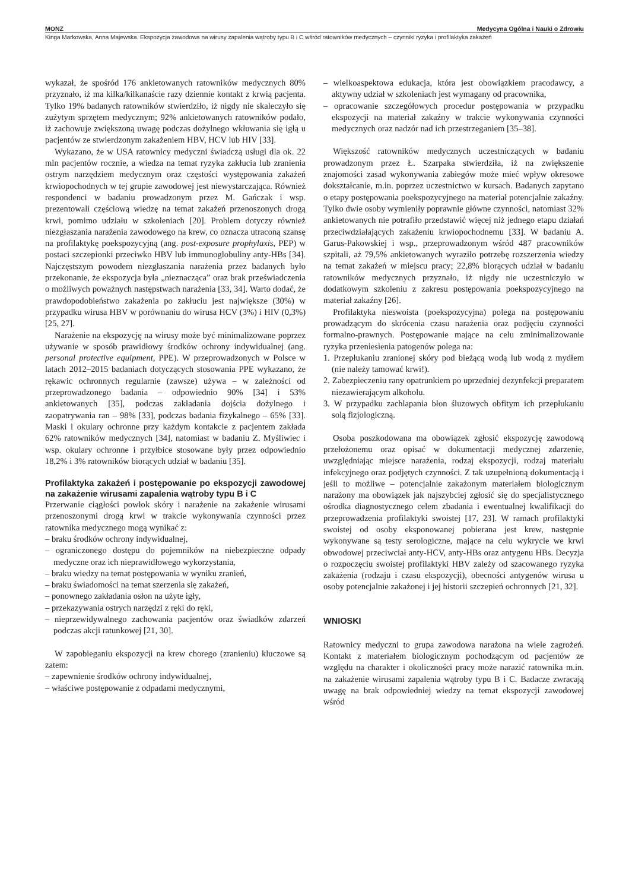MONZ Medycyna Ogólna i Nauki o Zdrowiu
Kinga Markowska, Anna Majewska. Ekspozycja zawodowa na wirusy zapalenia wątroby typu B i C wśród ratowników medycznych – czynniki ryzyka i profilaktyka zakażeń
wykazał, że spośród 176 ankietowanych ratowników medycznych 80% przyznało, iż ma kilka/kilkanaście razy dziennie kontakt z krwią pacjenta. Tylko 19% badanych ratowników stwierdziło, iż nigdy nie skaleczyło się zużytym sprzętem medycznym; 92% ankietowanych ratowników podało, iż zachowuje zwiększoną uwagę podczas dożylnego wkłuwania się igłą u pacjentów ze stwierdzonym zakażeniem HBV, HCV lub HIV [33].
Wykazano, że w USA ratownicy medyczni świadczą usługi dla ok. 22 mln pacjentów rocznie, a wiedza na temat ryzyka zakłucia lub zranienia ostrym narzędziem medycznym oraz częstości występowania zakażeń krwiopochodnych w tej grupie zawodowej jest niewystarczająca. Również respondenci w badaniu prowadzonym przez M. Gańczak i wsp. prezentowali częściową wiedzę na temat zakażeń przenoszonych drogą krwi, pomimo udziału w szkoleniach [20]. Problem dotyczy również niezgłaszania narażenia zawodowego na krew, co oznacza utraconą szansę na profilaktykę poekspozycyjną (ang. post-exposure prophylaxis, PEP) w postaci szczepionki przeciwko HBV lub immunoglobuliny anty-HBs [34]. Najczęstszym powodem niezgłaszania narażenia przez badanych było przekonanie, że ekspozycja była „nieznacząca” oraz brak przeświadczenia o możliwych poważnych następstwach narażenia [33, 34]. Warto dodać, że prawdopodobieństwo zakażenia po zakłuciu jest największe (30%) w przypadku wirusa HBV w porównaniu do wirusa HCV (3%) i HIV (0,3%) [25, 27].
Narażenie na ekspozycję na wirusy może być minimalizowane poprzez używanie w sposób prawidłowy środków ochrony indywidualnej (ang. personal protective equipment, PPE). W przeprowadzonych w Polsce w latach 2012–2015 badaniach dotyczących stosowania PPE wykazano, że rękawic ochronnych regularnie (zawsze) używa – w zależności od przeprowadzonego badania – odpowiednio 90% [34] i 53% ankietowanych [35], podczas zakładania dojścia dożylnego i zaopatrywania ran – 98% [33], podczas badania fizykalnego – 65% [33]. Maski i okulary ochronne przy każdym kontakcie z pacjentem zakłada 62% ratowników medycznych [34], natomiast w badaniu Z. Myśliwiec i wsp. okulary ochronne i przyłbice stosowane były przez odpowiednio 18,2% i 3% ratowników biorących udział w badaniu [35].
Profilaktyka zakażeń i postępowanie po ekspozycji zawodowej na zakażenie wirusami zapalenia wątroby typu B i C
Przerwanie ciągłości powłok skóry i narażenie na zakażenie wirusami przenoszonymi drogą krwi w trakcie wykonywania czynności przez ratownika medycznego mogą wynikać z:
– braku środków ochrony indywidualnej,
– ograniczonego dostępu do pojemników na niebezpieczne odpady medyczne oraz ich nieprawidłowego wykorzystania,
– braku wiedzy na temat postępowania w wyniku zranień,
– braku świadomości na temat szerzenia się zakażeń,
– ponownego zakładania osłon na użyte igły,
– przekazywania ostrych narzędzi z ręki do ręki,
– nieprzewidywalnego zachowania pacjentów oraz świadków zdarzeń podczas akcji ratunkowej [21, 30].
W zapobieganiu ekspozycji na krew chorego (zranieniu) kluczowe są zatem:
– zapewnienie środków ochrony indywidualnej,
– właściwe postępowanie z odpadami medycznymi,
– wielkoaspektowa edukacja, która jest obowiązkiem pracodawcy, a aktywny udział w szkoleniach jest wymagany od pracownika,
– opracowanie szczegółowych procedur postępowania w przypadku ekspozycji na materiał zakaźny w trakcie wykonywania czynności medycznych oraz nadzór nad ich przestrzeganiem [35–38].
Większość ratowników medycznych uczestniczących w badaniu prowadzonym przez Ł. Szarpaka stwierdziła, iż na zwiększenie znajomości zasad wykonywania zabiegów może mieć wpływ okresowe dokształcanie, m.in. poprzez uczestnictwo w kursach. Badanych zapytano o etapy postępowania poekspozycyjnego na materiał potencjalnie zakaźny. Tylko dwie osoby wymieniły poprawnie główne czynności, natomiast 32% ankietowanych nie potrafiło przedstawić więcej niż jednego etapu działań przeciwdziałających zakażeniu krwiopochodnemu [33]. W badaniu A. Garus-Pakowskiej i wsp., przeprowadzonym wśród 487 pracowników szpitali, aż 79,5% ankietowanych wyraziło potrzebę rozszerzenia wiedzy na temat zakażeń w miejscu pracy; 22,8% biorących udział w badaniu ratowników medycznych przyznało, iż nigdy nie uczestniczyło w dodatkowym szkoleniu z zakresu postępowania poekspozycyjnego na materiał zakaźny [26].
Profilaktyka nieswoista (poekspozycyjna) polega na postępowaniu prowadzącym do skrócenia czasu narażenia oraz podjęciu czynności formalno-prawnych. Postępowanie mające na celu zminimalizowanie ryzyka przeniesienia patogenów polega na:
1. Przepłukaniu zranionej skóry pod bieżącą wodą lub wodą z mydłem (nie należy tamować krwi!).
2. Zabezpieczeniu rany opatrunkiem po uprzedniej dezynfekcji preparatem niezawierającym alkoholu.
3. W przypadku zachlapania błon śluzowych obfitym ich przepłukaniu solą fizjologiczną.
Osoba poszkodowana ma obowiązek zgłosić ekspozycję zawodową przełożonemu oraz opisać w dokumentacji medycznej zdarzenie, uwzględniając miejsce narażenia, rodzaj ekspozycji, rodzaj materiału infekcyjnego oraz podjętych czynności. Z tak uzupełnioną dokumentacją i jeśli to możliwe – potencjalnie zakażonym materiałem biologicznym narażony ma obowiązek jak najszybciej zgłosić się do specjalistycznego ośrodka diagnostycznego celem zbadania i ewentualnej kwalifikacji do przeprowadzenia profilaktyki swoistej [17, 23]. W ramach profilaktyki swoistej od osoby eksponowanej pobierana jest krew, następnie wykonywane są testy serologiczne, mające na celu wykrycie we krwi obwodowej przeciwciał anty-HCV, anty-HBs oraz antygenu HBs. Decyzja o rozpoczęciu swoistej profilaktyki HBV zależy od szacowanego ryzyka zakażenia (rodzaju i czasu ekspozycji), obecności antygenów wirusa u osoby potencjalnie zakażonej i jej historii szczepień ochronnych [21, 32].
WNIOSKI
Ratownicy medyczni to grupa zawodowa narażona na wiele zagrożeń. Kontakt z materiałem biologicznym pochodzącym od pacjentów ze względu na charakter i okoliczności pracy może narazić ratownika m.in. na zakażenie wirusami zapalenia wątroby typu B i C. Badacze zwracają uwagę na brak odpowiedniej wiedzy na temat ekspozycji zawodowej wśród